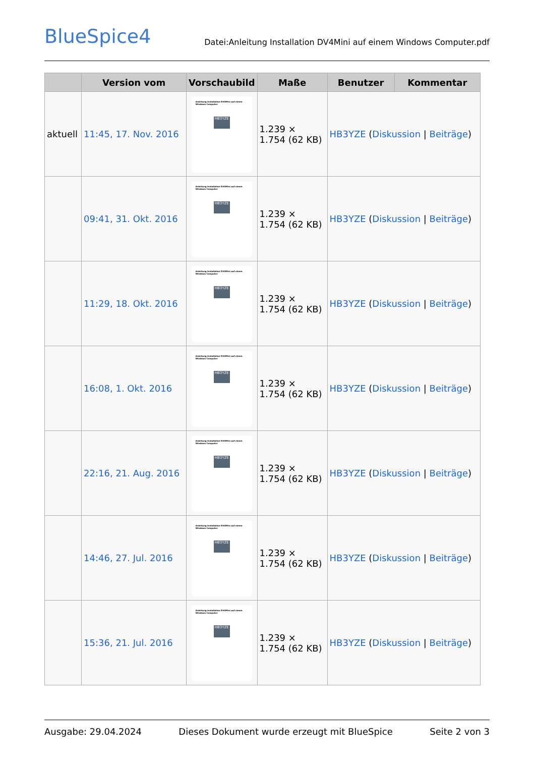BlueSpice4
Datei:Anleitung Installation DV4Mini auf einem Windows Computer.pdf
| | Version vom | Vorschaubild | Maße | Benutzer | Kommentar |
| --- | --- | --- | --- | --- | --- |
| aktuell | 11:45, 17. Nov. 2016 | Anleitung Installation DV4Mini auf einem Windows Computer HB3YZE | 1.239 × 1.754 (62 KB) | HB3YZE ( Diskussion / Beiträge ) | |
| | 09:41, 31. Okt. 2016 | Anleitung Installation DV4Mini auf einem Windows Computer HB3YZE | 1.239 × 1.754 (62 KB) | HB3YZE ( Diskussion / Beiträge ) | |
| | 11:29, 18. Okt. 2016 | Anleitung Installation DV4Mini auf einem Windows Computer HB3YZE | 1.239 × 1.754 (62 KB) | HB3YZE ( Diskussion / Beiträge ) | |
| | 16:08, 1. Okt. 2016 | Anleitung Installation DV4Mini auf einem Windows Computer HB3YZE | 1.239 × 1.754 (62 KB) | HB3YZE ( Diskussion / Beiträge ) | |
| | 22:16, 21. Aug. 2016 | Anleitung Installation DV4Mini auf einem Windows Computer HB3YZE | 1.239 × 1.754 (62 KB) | HB3YZE ( Diskussion / Beiträge ) | |
| | 14:46, 27. Jul. 2016 | Anleitung Installation DV4Mini auf einem Windows Computer HB3YZE | 1.239 × 1.754 (62 KB) | HB3YZE ( Diskussion / Beiträge ) | |
| | 15:36, 21. Jul. 2016 | Anleitung Installation DV4Mini auf einem Windows Computer HB3YZE | 1.239 × 1.754 (62 KB) | HB3YZE ( Diskussion / Beiträge ) | |
Ausgabe: 29.04.2024 Dieses Dokument wurde erzeugt mit BlueSpice Seite 2 von 3